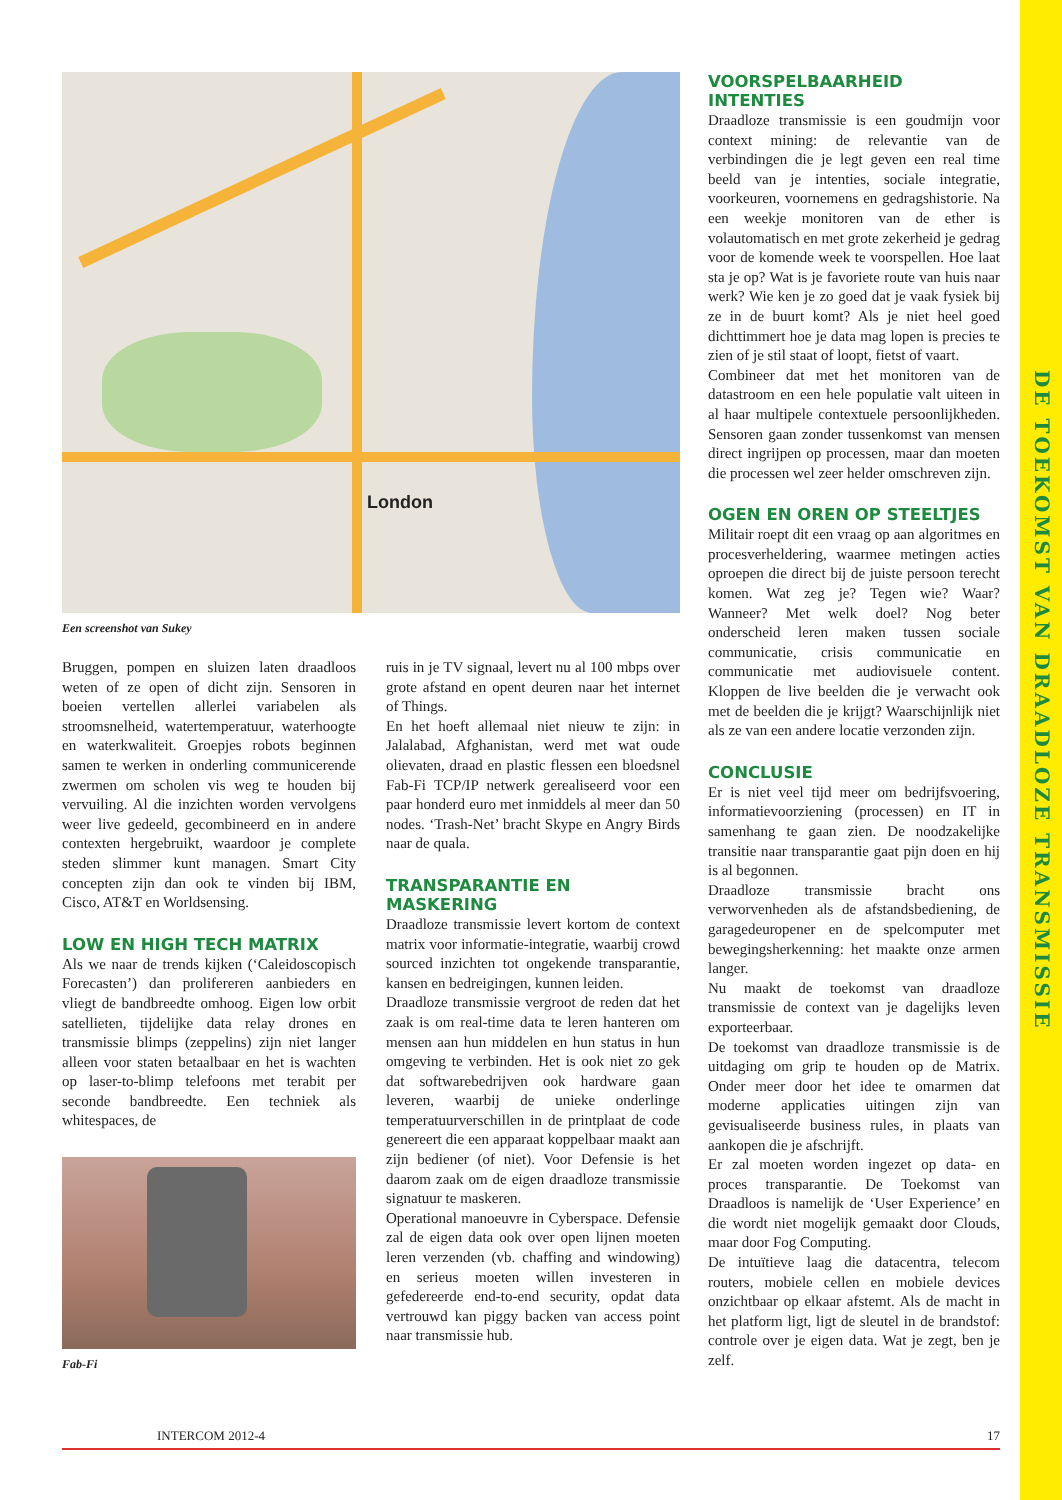DE TOEKOMST VAN DRAADLOZE TRANSMISSIE
London
Een screenshot van Sukey
Bruggen, pompen en sluizen laten draadloos weten of ze open of dicht zijn. Sensoren in boeien vertellen allerlei variabelen als stroomsnelheid, watertemperatuur, waterhoogte en waterkwaliteit. Groepjes robots beginnen samen te werken in onderling communicerende zwermen om scholen vis weg te houden bij vervuiling. Al die inzichten worden vervolgens weer live gedeeld, gecombineerd en in andere contexten hergebruikt, waardoor je complete steden slimmer kunt managen. Smart City concepten zijn dan ook te vinden bij IBM, Cisco, AT&T en Worldsensing.
LOW EN HIGH TECH MATRIX
Als we naar de trends kijken (‘Caleidoscopisch Forecasten’) dan prolifereren aanbieders en vliegt de bandbreedte omhoog. Eigen low orbit satellieten, tijdelijke data relay drones en transmissie blimps (zeppelins) zijn niet langer alleen voor staten betaalbaar en het is wachten op laser-to-blimp telefoons met terabit per seconde bandbreedte. Een techniek als whitespaces, de
Fab-Fi
ruis in je TV signaal, levert nu al 100 mbps over grote afstand en opent deuren naar het internet of Things.
En het hoeft allemaal niet nieuw te zijn: in Jalalabad, Afghanistan, werd met wat oude olievaten, draad en plastic flessen een bloedsnel Fab-Fi TCP/IP netwerk gerealiseerd voor een paar honderd euro met inmiddels al meer dan 50 nodes. ‘Trash-Net’ bracht Skype en Angry Birds naar de quala.
TRANSPARANTIE EN MASKERING
Draadloze transmissie levert kortom de context matrix voor informatie-integratie, waarbij crowd sourced inzichten tot ongekende transparantie, kansen en bedreigingen, kunnen leiden.
Draadloze transmissie vergroot de reden dat het zaak is om real-time data te leren hanteren om mensen aan hun middelen en hun status in hun omgeving te verbinden. Het is ook niet zo gek dat softwarebedrijven ook hardware gaan leveren, waarbij de unieke onderlinge temperatuurverschillen in de printplaat de code genereert die een apparaat koppelbaar maakt aan zijn bediener (of niet). Voor Defensie is het daarom zaak om de eigen draadloze transmissie signatuur te maskeren.
Operational manoeuvre in Cyberspace. Defensie zal de eigen data ook over open lijnen moeten leren verzenden (vb. chaffing and windowing) en serieus moeten willen investeren in gefedereerde end-to-end security, opdat data vertrouwd kan piggy backen van access point naar transmissie hub.
VOORSPELBAARHEID INTENTIES
Draadloze transmissie is een goudmijn voor context mining: de relevantie van de verbindingen die je legt geven een real time beeld van je intenties, sociale integratie, voorkeuren, voornemens en gedragshistorie. Na een weekje monitoren van de ether is volautomatisch en met grote zekerheid je gedrag voor de komende week te voorspellen. Hoe laat sta je op? Wat is je favoriete route van huis naar werk? Wie ken je zo goed dat je vaak fysiek bij ze in de buurt komt? Als je niet heel goed dichttimmert hoe je data mag lopen is precies te zien of je stil staat of loopt, fietst of vaart.
Combineer dat met het monitoren van de datastroom en een hele populatie valt uiteen in al haar multipele contextuele persoonlijkheden. Sensoren gaan zonder tussenkomst van mensen direct ingrijpen op processen, maar dan moeten die processen wel zeer helder omschreven zijn.
OGEN EN OREN OP STEELTJES
Militair roept dit een vraag op aan algoritmes en procesverheldering, waarmee metingen acties oproepen die direct bij de juiste persoon terecht komen. Wat zeg je? Tegen wie? Waar? Wanneer? Met welk doel? Nog beter onderscheid leren maken tussen sociale communicatie, crisis communicatie en communicatie met audiovisuele content. Kloppen de live beelden die je verwacht ook met de beelden die je krijgt? Waarschijnlijk niet als ze van een andere locatie verzonden zijn.
CONCLUSIE
Er is niet veel tijd meer om bedrijfsvoering, informatievoorziening (processen) en IT in samenhang te gaan zien. De noodzakelijke transitie naar transparantie gaat pijn doen en hij is al begonnen.
Draadloze transmissie bracht ons verworvenheden als de afstandsbediening, de garagedeuropener en de spelcomputer met bewegingsherkenning: het maakte onze armen langer.
Nu maakt de toekomst van draadloze transmissie de context van je dagelijks leven exporteerbaar.
De toekomst van draadloze transmissie is de uitdaging om grip te houden op de Matrix. Onder meer door het idee te omarmen dat moderne applicaties uitingen zijn van gevisualiseerde business rules, in plaats van aankopen die je afschrijft.
Er zal moeten worden ingezet op data- en proces transparantie. De Toekomst van Draadloos is namelijk de ‘User Experience’ en die wordt niet mogelijk gemaakt door Clouds, maar door Fog Computing.
De intuïtieve laag die datacentra, telecom routers, mobiele cellen en mobiele devices onzichtbaar op elkaar afstemt. Als de macht in het platform ligt, ligt de sleutel in de brandstof: controle over je eigen data. Wat je zegt, ben je zelf.
INTERCOM 2012-4 17